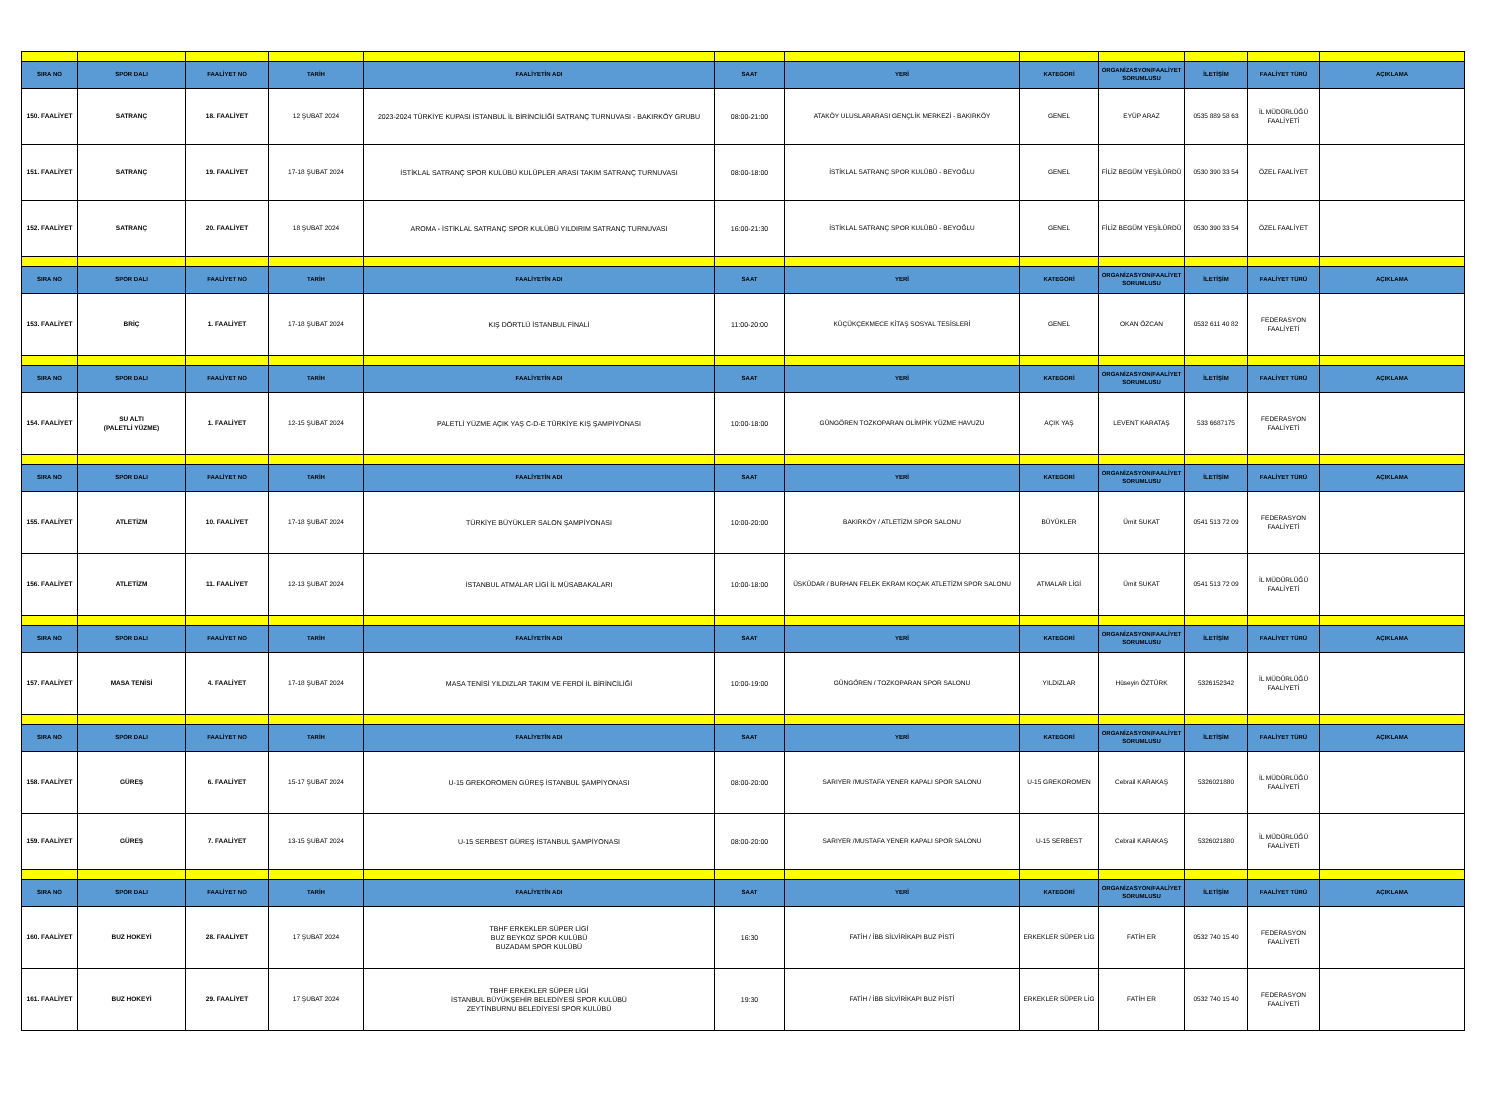| SIRA NO | SPOR DALI | FAALİYET NO | TARİH | FAALİYETİN ADI | SAAT | YERİ | KATEGORİ | ORGANİZASYON/FAALİYET SORUMLUSU | İLETİŞİM | FAALİYET TÜRÜ | AÇIKLAMA |
| --- | --- | --- | --- | --- | --- | --- | --- | --- | --- | --- | --- |
| 150. FAALİYET | SATRANÇ | 18. FAALİYET | 12 ŞUBAT 2024 | 2023-2024 TÜRKİYE KUPASI İSTANBUL İL BİRİNCİLİĞİ SATRANÇ TURNUVASI - BAKIRKÖY GRUBU | 08:00-21:00 | ATAKÖY ULUSLARARASI GENÇLİK MERKEZİ - BAKIRKÖY | GENEL | EYÜP ARAZ | 0535 889 58 63 | İL MÜDÜRLÜĞÜ FAALİYETİ | |
| 151. FAALİYET | SATRANÇ | 19. FAALİYET | 17-18 ŞUBAT 2024 | İSTİKLAL SATRANÇ SPOR KULÜBÜ KULÜPLER ARASI TAKIM SATRANÇ TURNUVASI | 08:00-18:00 | İSTİKLAL SATRANÇ SPOR KULÜBÜ - BEYOĞLU | GENEL | FİLİZ BEGÜM YEŞİLÜRDÜ | 0530 390 33 54 | ÖZEL FAALİYET | |
| 152. FAALİYET | SATRANÇ | 20. FAALİYET | 18 ŞUBAT 2024 | AROMA - İSTİKLAL SATRANÇ SPOR KULÜBÜ YILDIRIM SATRANÇ TURNUVASI | 16:00-21:30 | İSTİKLAL SATRANÇ SPOR KULÜBÜ - BEYOĞLU | GENEL | FİLİZ BEGÜM YEŞİLÜRDÜ | 0530 390 33 54 | ÖZEL FAALİYET | |
| SIRA NO | SPOR DALI | FAALİYET NO | TARİH | FAALİYETİN ADI | SAAT | YERİ | KATEGORİ | ORGANİZASYON/FAALİYET SORUMLUSU | İLETİŞİM | FAALİYET TÜRÜ | AÇIKLAMA |
| 153. FAALİYET | BRİÇ | 1. FAALİYET | 17-18 ŞUBAT 2024 | KIŞ DÖRTLÜ İSTANBUL FİNALİ | 11:00-20:00 | KÜÇÜKÇEKMECE KİTAŞ SOSYAL TESİSLERİ | GENEL | OKAN ÖZCAN | 0532 611 40 82 | FEDERASYON FAALİYETİ | |
| SIRA NO | SPOR DALI | FAALİYET NO | TARİH | FAALİYETİN ADI | SAAT | YERİ | KATEGORİ | ORGANİZASYON/FAALİYET SORUMLUSU | İLETİŞİM | FAALİYET TÜRÜ | AÇIKLAMA |
| 154. FAALİYET | SU ALTI (PALETLİ YÜZME) | 1. FAALİYET | 12-15 ŞUBAT 2024 | PALETLİ YÜZME AÇIK YAŞ C-D-E TÜRKİYE KIŞ ŞAMPİYONASI | 10:00-18:00 | GÜNGÖREN TOZKOPARAN OLİMPİK YÜZME HAVUZU | AÇIK YAŞ | LEVENT KARATAŞ | 533 6687175 | FEDERASYON FAALİYETİ | |
| SIRA NO | SPOR DALI | FAALİYET NO | TARİH | FAALİYETİN ADI | SAAT | YERİ | KATEGORİ | ORGANİZASYON/FAALİYET SORUMLUSU | İLETİŞİM | FAALİYET TÜRÜ | AÇIKLAMA |
| 155. FAALİYET | ATLETİZM | 10. FAALİYET | 17-18 ŞUBAT 2024 | TÜRKİYE BÜYÜKLER SALON ŞAMPİYONASI | 10:00-20:00 | BAKIRKÖY / ATLETİZM SPOR SALONU | BÜYÜKLER | Ümit SUKAT | 0541 513 72 09 | FEDERASYON FAALİYETİ | |
| 156. FAALİYET | ATLETİZM | 11. FAALİYET | 12-13 ŞUBAT 2024 | İSTANBUL ATMALAR LİGİ İL MÜSABAKALARI | 10:00-18:00 | ÜSKÜDAR / BURHAN FELEK EKRAM KOÇAK ATLETİZM SPOR SALONU | ATMALAR LİGİ | Ümit SUKAT | 0541 513 72 09 | İL MÜDÜRLÜĞÜ FAALİYETİ | |
| SIRA NO | SPOR DALI | FAALİYET NO | TARİH | FAALİYETİN ADI | SAAT | YERİ | KATEGORİ | ORGANİZASYON/FAALİYET SORUMLUSU | İLETİŞİM | FAALİYET TÜRÜ | AÇIKLAMA |
| 157. FAALİYET | MASA TENİSİ | 4. FAALİYET | 17-18 ŞUBAT 2024 | MASA TENİSİ YILDIZLAR TAKIM VE FERDİ İL BİRİNCİLİĞİ | 10:00-19:00 | GÜNGÖREN / TOZKOPARAN SPOR SALONU | YILDIZLAR | Hüseyin ÖZTÜRK | 5326152342 | İL MÜDÜRLÜĞÜ FAALİYETİ | |
| SIRA NO | SPOR DALI | FAALİYET NO | TARİH | FAALİYETİN ADI | SAAT | YERİ | KATEGORİ | ORGANİZASYON/FAALİYET SORUMLUSU | İLETİŞİM | FAALİYET TÜRÜ | AÇIKLAMA |
| 158. FAALİYET | GÜREŞ | 6. FAALİYET | 15-17 ŞUBAT 2024 | U-15 GREKOROMEN GÜREŞ İSTANBUL ŞAMPİYONASI | 08:00-20:00 | SARIYER /MUSTAFA YENER KAPALI SPOR SALONU | U-15 GREKOROMEN | Cebrail KARAKAŞ | 5326021880 | İL MÜDÜRLÜĞÜ FAALİYETİ | |
| 159. FAALİYET | GÜREŞ | 7. FAALİYET | 13-15 ŞUBAT 2024 | U-15 SERBEST GÜREŞ İSTANBUL ŞAMPİYONASI | 08:00-20:00 | SARIYER /MUSTAFA YENER KAPALI SPOR SALONU | U-15 SERBEST | Cebrail KARAKAŞ | 5326021880 | İL MÜDÜRLÜĞÜ FAALİYETİ | |
| SIRA NO | SPOR DALI | FAALİYET NO | TARİH | FAALİYETİN ADI | SAAT | YERİ | KATEGORİ | ORGANİZASYON/FAALİYET SORUMLUSU | İLETİŞİM | FAALİYET TÜRÜ | AÇIKLAMA |
| 160. FAALİYET | BUZ HOKEYİ | 28. FAALİYET | 17 ŞUBAT 2024 | TBHF ERKEKLER SÜPER LİGİ BUZ BEYKOZ SPOR KULÜBÜ BUZADAM SPOR KULÜBÜ | 16:30 | FATİH / İBB SİLVİRİKAPI BUZ PİSTİ | ERKEKLER SÜPER LİG | FATİH ER | 0532 740 15 40 | FEDERASYON FAALİYETİ | |
| 161. FAALİYET | BUZ HOKEYİ | 29. FAALİYET | 17 ŞUBAT 2024 | TBHF ERKEKLER SÜPER LİGİ İSTANBUL BÜYÜKŞEHİR BELEDİYESİ SPOR KULÜBÜ ZEYTİNBURNU BELEDİYESİ SPOR KULÜBÜ | 19:30 | FATİH / İBB SİLVİRİKAPI BUZ PİSTİ | ERKEKLER SÜPER LİG | FATİH ER | 0532 740 15 40 | FEDERASYON FAALİYETİ | |